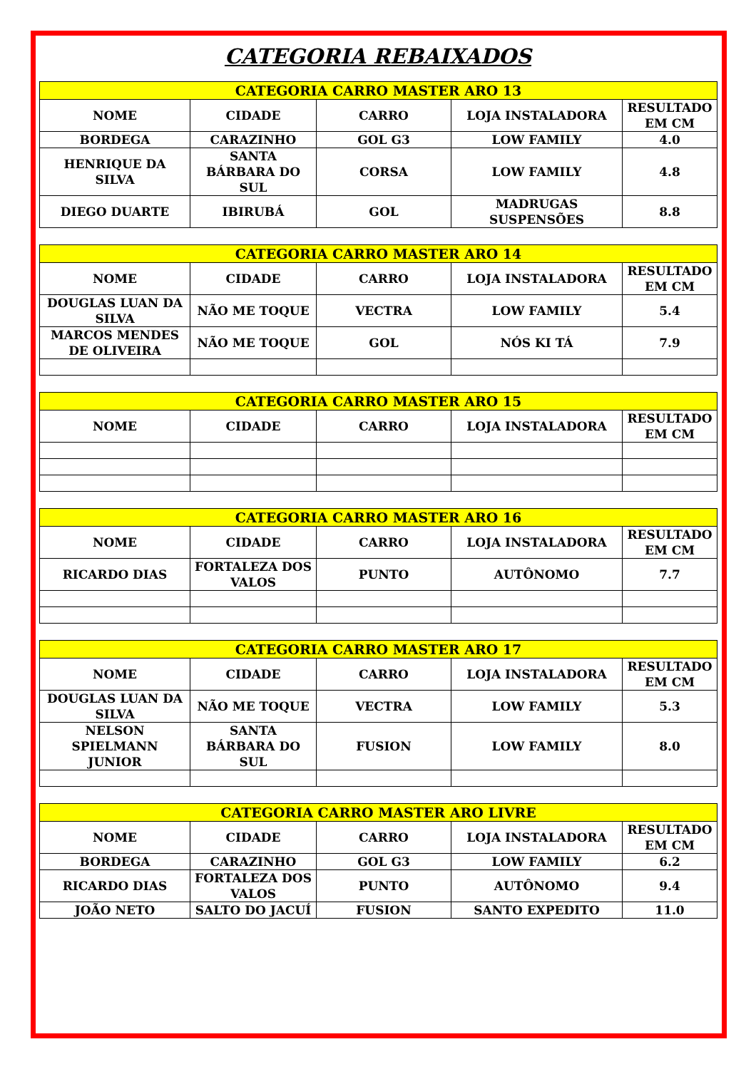CATEGORIA REBAIXADOS
| CATEGORIA CARRO MASTER ARO 13 | | | | |
| --- | --- | --- | --- | --- |
| NOME | CIDADE | CARRO | LOJA INSTALADORA | RESULTADO EM CM |
| BORDEGA | CARAZINHO | GOL G3 | LOW FAMILY | 4.0 |
| HENRIQUE DA SILVA | SANTA BÁRBARA DO SUL | CORSA | LOW FAMILY | 4.8 |
| DIEGO DUARTE | IBIRUBÁ | GOL | MADRUGAS SUSPENSÕES | 8.8 |
| CATEGORIA CARRO MASTER ARO 14 | | | | |
| --- | --- | --- | --- | --- |
| NOME | CIDADE | CARRO | LOJA INSTALADORA | RESULTADO EM CM |
| DOUGLAS LUAN DA SILVA | NÃO ME TOQUE | VECTRA | LOW FAMILY | 5.4 |
| MARCOS MENDES DE OLIVEIRA | NÃO ME TOQUE | GOL | NÓS KI TÁ | 7.9 |
| CATEGORIA CARRO MASTER ARO 15 | | | | |
| --- | --- | --- | --- | --- |
| NOME | CIDADE | CARRO | LOJA INSTALADORA | RESULTADO EM CM |
| CATEGORIA CARRO MASTER ARO 16 | | | | |
| --- | --- | --- | --- | --- |
| NOME | CIDADE | CARRO | LOJA INSTALADORA | RESULTADO EM CM |
| RICARDO DIAS | FORTALEZA DOS VALOS | PUNTO | AUTÔNOMO | 7.7 |
| CATEGORIA CARRO MASTER ARO 17 | | | | |
| --- | --- | --- | --- | --- |
| NOME | CIDADE | CARRO | LOJA INSTALADORA | RESULTADO EM CM |
| DOUGLAS LUAN DA SILVA | NÃO ME TOQUE | VECTRA | LOW FAMILY | 5.3 |
| NELSON SPIELMANN JUNIOR | SANTA BÁRBARA DO SUL | FUSION | LOW FAMILY | 8.0 |
| CATEGORIA CARRO MASTER ARO LIVRE | | | | |
| --- | --- | --- | --- | --- |
| NOME | CIDADE | CARRO | LOJA INSTALADORA | RESULTADO EM CM |
| BORDEGA | CARAZINHO | GOL G3 | LOW FAMILY | 6.2 |
| RICARDO DIAS | FORTALEZA DOS VALOS | PUNTO | AUTÔNOMO | 9.4 |
| JOÃO NETO | SALTO DO JACUÍ | FUSION | SANTO EXPEDITO | 11.0 |